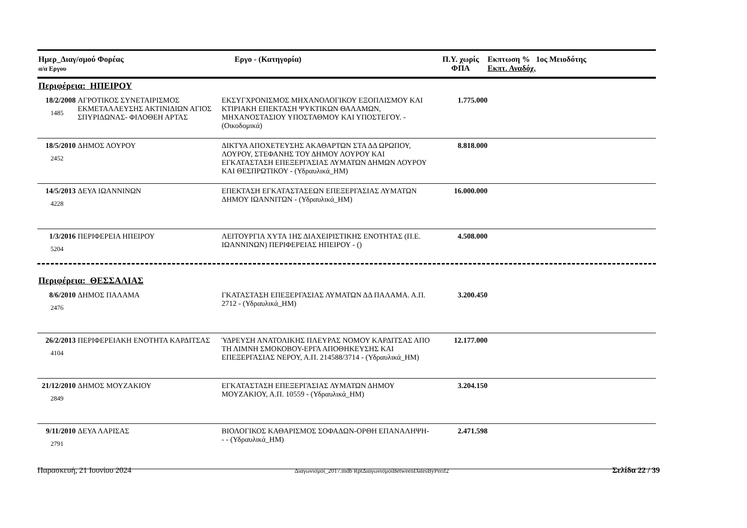| Ημερ_Διαγ/σμού Φορέας α/α Εργου | Εργο - (Κατηγορία) | Π.Υ. χωρίς ΦΠΑ | Εκπτωση % 1ος Μειοδότης Εκπτ. Αναδόχ. |
| --- | --- | --- | --- |
Περιφέρεια: ΗΠΕΙΡΟΥ
| 18/2/2008 1485 | ΑΓΡΟΤΙΚΟΣ ΣΥΝΕΤΑΙΡΙΣΜΟΣ ΕΚΜΕΤΑΛΛΕΥΣΗΣ ΑΚΤΙΝΙΔΙΩΝ ΑΓΙΟΣ ΣΠΥΡΙΔΩΝΑΣ- ΦΙΛΟΘΕΗ ΑΡΤΑΣ | ΕΚΣΥΓΧΡΟΝΙΣΜΟΣ ΜΗΧΑΝΟΛΟΓΙΚΟΥ ΕΞΟΠΛΙΣΜΟΥ ΚΑΙ ΚΤΙΡΙΑΚΗ ΕΠΕΚΤΑΣΗ ΨΥΚΤΙΚΩΝ ΘΑΛΑΜΩΝ, ΜΗΧΑΝΟΣΤΑΣΙΟΥ ΥΠΟΣΤΑΘΜΟΥ ΚΑΙ ΥΠΟΣΤΕΓΟΥ. - (Οικοδομικά) | 1.775.000 | |
| 18/5/2010 2452 | ΔΗΜΟΣ ΛΟΥΡΟΥ | ΔΙΚΤΥΑ ΑΠΟΧΕΤΕΥΣΗΣ ΑΚΑΘΑΡΤΩΝ ΣΤΑ ΔΔ ΩΡΩΠΟΥ, ΛΟΥΡΟΥ, ΣΤΕΦΑΝΗΣ ΤΟΥ ΔΗΜΟΥ ΛΟΥΡΟΥ ΚΑΙ ΕΓΚΑΤΑΣΤΑΣΗ ΕΠΕΞΕΡΓΑΣΙΑΣ ΛΥΜΑΤΩΝ ΔΗΜΩΝ ΛΟΥΡΟΥ ΚΑΙ ΘΕΣΠΡΩΤΙΚΟΥ - (Υδραυλικά_ΗΜ) | 8.818.000 | |
| 14/5/2013 4228 | ΔΕΥΑ ΙΩΑΝΝΙΝΩΝ | ΕΠΕΚΤΑΣΗ ΕΓΚΑΤΑΣΤΑΣΕΩΝ ΕΠΕΞΕΡΓΑΣΙΑΣ ΛΥΜΑΤΩΝ ΔΗΜΟΥ ΙΩΑΝΝΙΤΩΝ - (Υδραυλικά_ΗΜ) | 16.000.000 | |
| 1/3/2016 5204 | ΠΕΡΙΦΕΡΕΙΑ ΗΠΕΙΡΟΥ | ΛΕΙΤΟΥΡΓΙΑ ΧΥΤΑ 1ΗΣ ΔΙΑΧΕΙΡΙΣΤΙΚΗΣ ΕΝΟΤΗΤΑΣ (Π.Ε. ΙΩΑΝΝΙΝΩΝ) ΠΕΡΙΦΕΡΕΙΑΣ ΗΠΕΙΡΟΥ - () | 4.508.000 | |
Περιφέρεια: ΘΕΣΣΑΛΙΑΣ
| 8/6/2010 2476 | ΔΗΜΟΣ ΠΑΛΑΜΑ | ΓΚΑΤΑΣΤΑΣΗ ΕΠΕΞΕΡΓΑΣΙΑΣ ΛΥΜΑΤΩΝ ΔΔ ΠΑΛΑΜΑ. Α.Π. 2712 - (Υδραυλικά_ΗΜ) | 3.200.450 | |
| 26/2/2013 4104 | ΠΕΡΙΦΕΡΕΙΑΚΗ ΕΝΟΤΗΤΑ ΚΑΡΔΙΤΣΑΣ | ΎΔΡΕΥΣΗ ΑΝΑΤΟΛΙΚΗΣ ΠΛΕΥΡΑΣ ΝΟΜΟΥ ΚΑΡΔΙΤΣΑΣ ΑΠΟ ΤΗ ΛΙΜΝΗ ΣΜΟΚΟΒΟΥ-ΕΡΓΑ ΑΠΟΘΗΚΕΥΣΗΣ ΚΑΙ ΕΠΕΞΕΡΓΑΣΙΑΣ ΝΕΡΟΥ, Α.Π. 214588/3714 - (Υδραυλικά_ΗΜ) | 12.177.000 | |
| 21/12/2010 2849 | ΔΗΜΟΣ ΜΟΥΖΑΚΙΟΥ | ΕΓΚΑΤΑΣΤΑΣΗ ΕΠΕΞΕΡΓΑΣΙΑΣ ΛΥΜΑΤΩΝ ΔΗΜΟΥ ΜΟΥΖΑΚΙΟΥ, Α.Π. 10559 - (Υδραυλικά_ΗΜ) | 3.204.150 | |
| 9/11/2010 2791 | ΔΕΥΑ ΛΑΡΙΣΑΣ | ΒΙΟΛΟΓΙΚΟΣ ΚΑΘΑΡΙΣΜΟΣ ΣΟΦΑΔΩΝ-ΟΡΘΗ ΕΠΑΝΑΛΗΨΗ- - - (Υδραυλικά_ΗΜ) | 2.471.598 | |
Παρασκευή, 21 Ιουνίου 2024 Διαγωνισμοί_2017.mdb RptΔιαγωνισμοίBetweenDatesByPerif2 Σελίδα 22 / 39